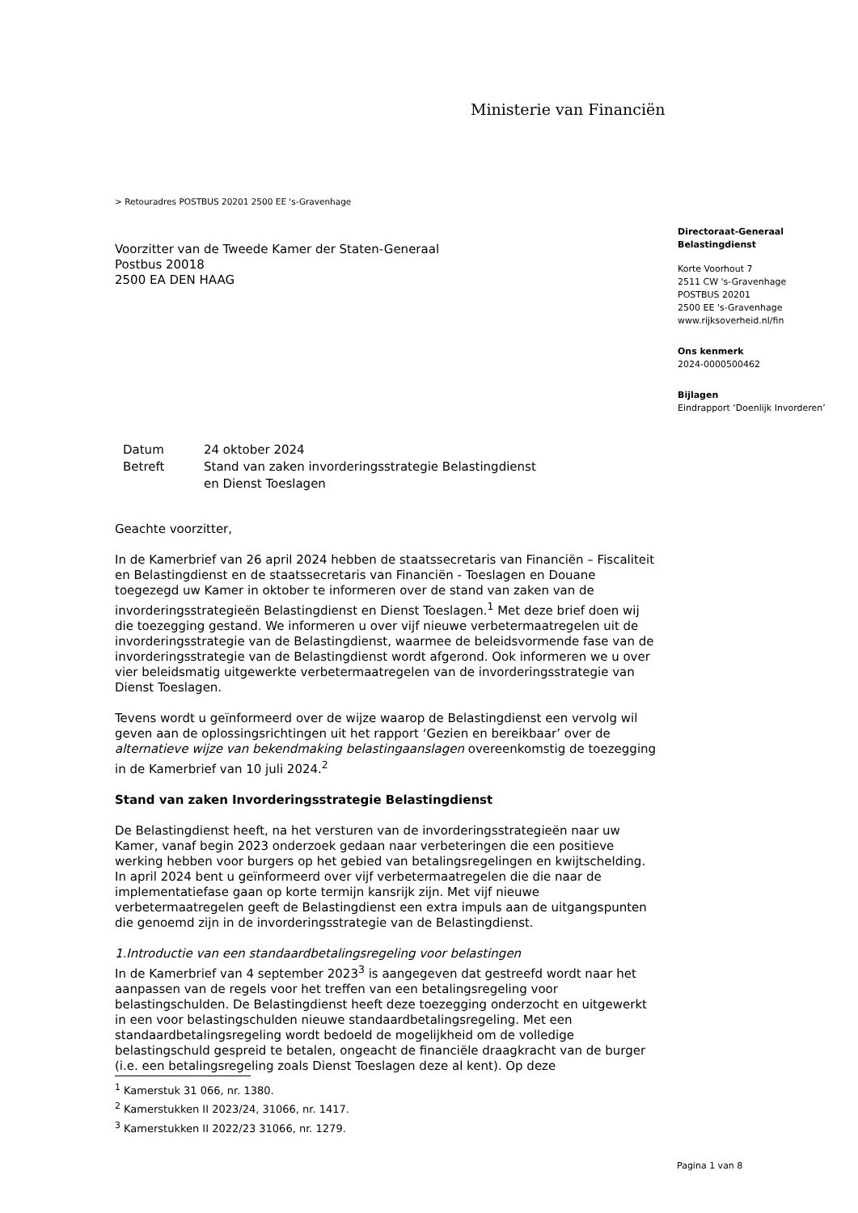Ministerie van Financiën
> Retouradres POSTBUS 20201 2500 EE 's-Gravenhage
Voorzitter van de Tweede Kamer der Staten-Generaal
Postbus 20018
2500 EA DEN HAAG
| Datum | 24 oktober 2024 |
| Betreft | Stand van zaken invorderingsstrategie Belastingdienst en Dienst Toeslagen |
Geachte voorzitter,
In de Kamerbrief van 26 april 2024 hebben de staatssecretaris van Financiën – Fiscaliteit en Belastingdienst en de staatssecretaris van Financiën - Toeslagen en Douane toegezegd uw Kamer in oktober te informeren over de stand van zaken van de invorderingsstrategieën Belastingdienst en Dienst Toeslagen.<sup>1</sup> Met deze brief doen wij die toezegging gestand. We informeren u over vijf nieuwe verbetermaatregelen uit de invorderingsstrategie van de Belastingdienst, waarmee de beleidsvormende fase van de invorderingsstrategie van de Belastingdienst wordt afgerond. Ook informeren we u over vier beleidsmatig uitgewerkte verbetermaatregelen van de invorderingsstrategie van Dienst Toeslagen.
Tevens wordt u geïnformeerd over de wijze waarop de Belastingdienst een vervolg wil geven aan de oplossingsrichtingen uit het rapport ‘Gezien en bereikbaar’ over de alternatieve wijze van bekendmaking belastingaanslagen overeenkomstig de toezegging in de Kamerbrief van 10 juli 2024.<sup>2</sup>
Stand van zaken Invorderingsstrategie Belastingdienst
De Belastingdienst heeft, na het versturen van de invorderingsstrategieën naar uw Kamer, vanaf begin 2023 onderzoek gedaan naar verbeteringen die een positieve werking hebben voor burgers op het gebied van betalingsregelingen en kwijtschelding. In april 2024 bent u geïnformeerd over vijf verbetermaatregelen die die naar de implementatiefase gaan op korte termijn kansrijk zijn. Met vijf nieuwe verbetermaatregelen geeft de Belastingdienst een extra impuls aan de uitgangspunten die genoemd zijn in de invorderingsstrategie van de Belastingdienst.
1.Introductie van een standaardbetalingsregeling voor belastingen
In de Kamerbrief van 4 september 2023<sup>3</sup> is aangegeven dat gestreefd wordt naar het aanpassen van de regels voor het treffen van een betalingsregeling voor belastingschulden. De Belastingdienst heeft deze toezegging onderzocht en uitgewerkt in een voor belastingschulden nieuwe standaardbetalingsregeling. Met een standaardbetalingsregeling wordt bedoeld de mogelijkheid om de volledige belastingschuld gespreid te betalen, ongeacht de financiële draagkracht van de burger (i.e. een betalingsregeling zoals Dienst Toeslagen deze al kent). Op deze
<sup>1</sup> Kamerstuk 31 066, nr. 1380.
<sup>2</sup> Kamerstukken II 2023/24, 31066, nr. 1417.
<sup>3</sup> Kamerstukken II 2022/23 31066, nr. 1279.
Directoraat-Generaal
Belastingdienst
Korte Voorhout 7
2511 CW 's-Gravenhage
POSTBUS 20201
2500 EE 's-Gravenhage
www.rijksoverheid.nl/fin
Ons kenmerk
2024-0000500462
Bijlagen
Eindrapport ‘Doenlijk Invorderen’
Pagina 1 van 8